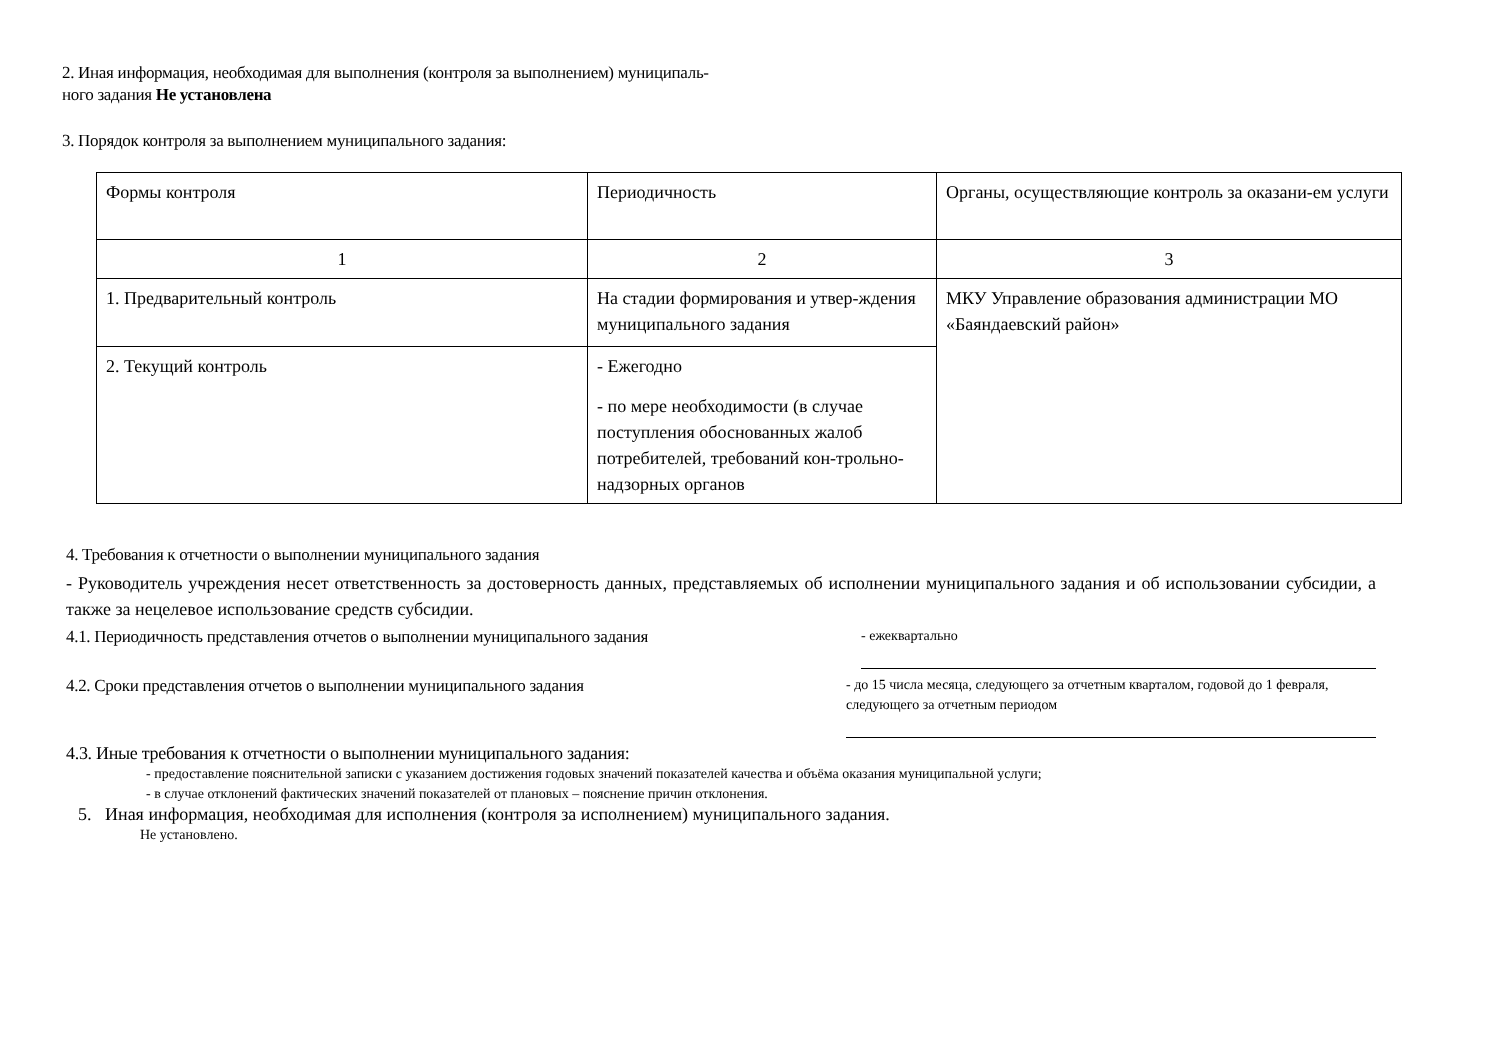2. Иная информация, необходимая для выполнения (контроля за выполнением) муниципаль-
ного задания Не установлена
3. Порядок контроля за выполнением муниципального задания:
| Формы контроля | Периодичность | Органы, осуществляющие контроль за оказани-ем услуги |
| 1 | 2 | 3 |
| 1. Предварительный контроль | На стадии формирования и утвер-ждения муниципального задания | МКУ Управление образования администрации МО «Баяндаевский район» |
| 2. Текущий контроль | - Ежегодно - по мере необходимости (в случае поступления обоснованных жалоб потребителей, требований кон-трольно- надзорных органов | |
4. Требования к отчетности о выполнении муниципального задания
- Руководитель учреждения несет ответственность за достоверность данных, представляемых об исполнении муниципального задания и об использовании субсидии, а также за нецелевое использование средств субсидии.
4.1. Периодичность представления отчетов о выполнении муниципального задания
- ежеквартально
4.2. Сроки представления отчетов о выполнении муниципального задания
- до 15 числа месяца, следующего за отчетным кварталом, годовой до 1 февраля, следующего за отчетным периодом
4.3. Иные требования к отчетности о выполнении муниципального задания:
- предоставление пояснительной записки с указанием достижения годовых значений показателей качества и объёма оказания муниципальной услуги;
- в случае отклонений фактических значений показателей от плановых – пояснение причин отклонения.
5. Иная информация, необходимая для исполнения (контроля за исполнением) муниципального задания.
Не установлено.